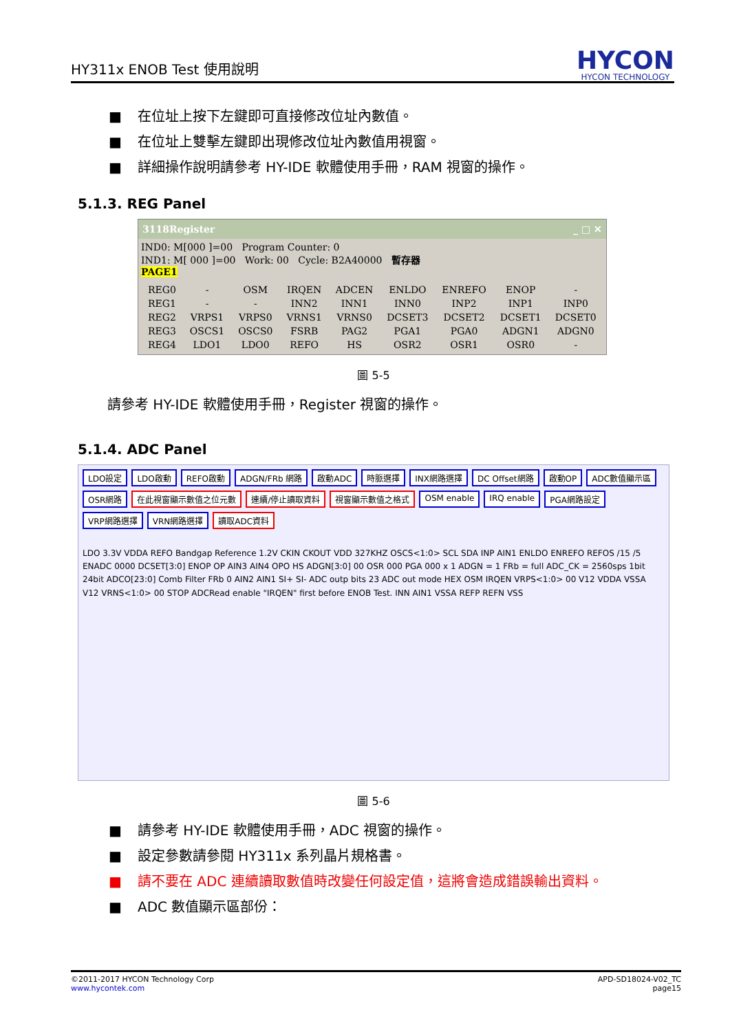HY311x ENOB Test 使用說明
HYCON
HYCON TECHNOLOGY
■ 在位址上按下左鍵即可直接修改位址內數值。
■ 在位址上雙擊左鍵即出現修改位址內數值用視窗。
■ 詳細操作說明請參考 HY-IDE 軟體使用手冊，RAM 視窗的操作。
5.1.3. REG Panel
3118Register _ □ ✕
IND0: M[000 ]=00 Program Counter: 0
IND1: M[ 000 ]=00 Work: 00 Cycle: B2A40000 暫存器
PAGE1
| REG0 | - | OSM | IRQEN | ADCEN | ENLDO | ENREFO | ENOP | - |
| REG1 | - | - | INN2 | INN1 | INN0 | INP2 | INP1 | INP0 |
| REG2 | VRPS1 | VRPS0 | VRNS1 | VRNS0 | DCSET3 | DCSET2 | DCSET1 | DCSET0 |
| REG3 | OSCS1 | OSCS0 | FSRB | PAG2 | PGA1 | PGA0 | ADGN1 | ADGN0 |
| REG4 | LDO1 | LDO0 | REFO | HS | OSR2 | OSR1 | OSR0 | - |
圖 5-5
請參考 HY-IDE 軟體使用手冊，Register 視窗的操作。
5.1.4. ADC Panel
LDO設定 LDO啟動 REFO啟動 ADGN/FRb 網路 啟動ADC 時脈選擇 INX網路選擇 DC Offset網路 啟動OP ADC數值顯示區 OSR網路 在此視窗顯示數值之位元數 連續/停止讀取資料 視窗顯示數值之格式 OSM enable IRQ enable PGA網路設定 VRP網路選擇 VRN網路選擇 讀取ADC資料
LDO 3.3V VDDA REFO Bandgap Reference 1.2V CKIN CKOUT VDD 327KHZ OSCS<1:0> SCL SDA INP AIN1 ENLDO ENREFO REFOS /15 /5 ENADC 0000 DCSET[3:0] ENOP OP AIN3 AIN4 OPO HS ADGN[3:0] 00 OSR 000 PGA 000 x 1 ADGN = 1 FRb = full ADC_CK = 2560sps 1bit 24bit ADCO[23:0] Comb Filter FRb 0 AIN2 AIN1 SI+ SI- ADC outp bits 23 ADC out mode HEX OSM IRQEN VRPS<1:0> 00 V12 VDDA VSSA V12 VRNS<1:0> 00 STOP ADCRead enable "IRQEN" first before ENOB Test. INN AIN1 VSSA REFP REFN VSS
圖 5-6
■ 請參考 HY-IDE 軟體使用手冊，ADC 視窗的操作。
■ 設定參數請參閱 HY311x 系列晶片規格書。
■ 請不要在 ADC 連續讀取數值時改變任何設定值，這將會造成錯誤輸出資料。
■ ADC 數值顯示區部份：
©2011-2017 HYCON Technology Corp
www.hycontek.com
APD-SD18024-V02_TC
page15